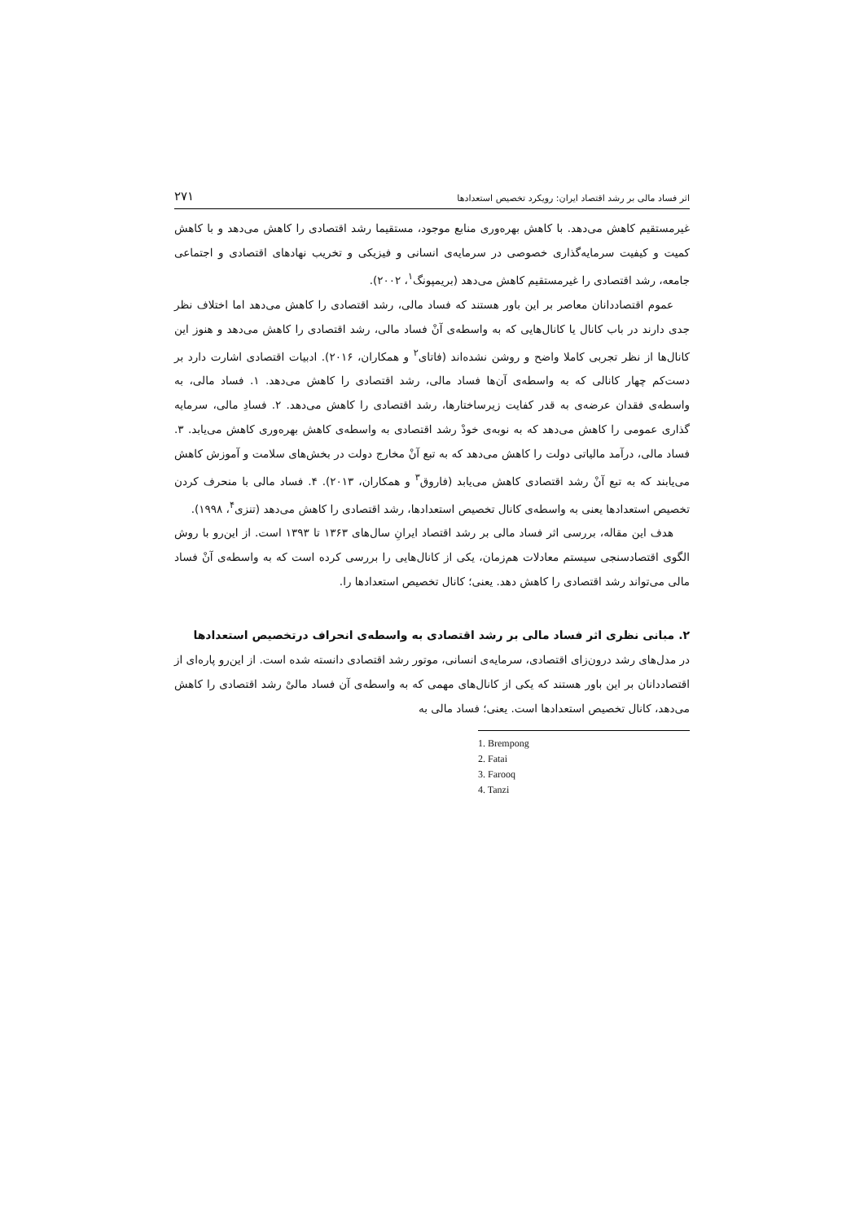اثر فساد مالی بر رشد اقتصاد ایران: رویکرد تخصیص استعدادها ۲۷۱
غیرمستقیم کاهش می‌دهد. با کاهش بهره‌وری منابع موجود، مستقیما رشد اقتصادی را کاهش می‌دهد و با کاهش کمیت و کیفیت سرمایه‌گذاری خصوصی در سرمایه‌ی انسانی و فیزیکی و تخریب نهادهای اقتصادی و اجتماعی جامعه، رشد اقتصادی را غیرمستقیم کاهش می‌دهد (بریمپونگ<sup>۱</sup>، ۲۰۰۲).
عموم اقتصاددانان معاصر بر این باور هستند که فساد مالی، رشد اقتصادی را کاهش می‌دهد اما اختلاف نظر جدی دارند در باب کانال یا کانال‌هایی که به واسطه‌ی آنْ فساد مالی، رشد اقتصادی را کاهش می‌دهد و هنوز این کانال‌ها از نظر تجربی کاملا واضح و روشن نشده‌اند (فاتای<sup>۲</sup> و همکاران، ۲۰۱۶). ادبیات اقتصادی اشارت دارد بر دست‌کم چهار کانالی که به واسطه‌ی آن‌ها فساد مالی، رشد اقتصادی را کاهش می‌دهد. ۱. فساد مالی، به واسطه‌ی فقدان عرضه‌ی به قدر کفایت زیرساختارها، رشد اقتصادی را کاهش می‌دهد. ۲. فسادِ مالی، سرمایه گذاری عمومی را کاهش می‌دهد که به نوبه‌ی خودْ رشد اقتصادی به واسطه‌ی کاهش بهره‌وری کاهش می‌یابد. ۳. فساد مالی، درآمد مالیاتی دولت را کاهش می‌دهد که به تبع آنْ مخارج دولت در بخش‌های سلامت و آموزش کاهش می‌یابند که به تبع آنْ رشد اقتصادی کاهش می‌یابد (فاروق<sup>۳</sup> و همکاران، ۲۰۱۳). ۴. فساد مالی با منحرف کردن تخصیص استعدادها یعنی به واسطه‌ی کانال تخصیص استعدادها، رشد اقتصادی را کاهش می‌دهد (تنزی<sup>۴</sup>، ۱۹۹۸).
هدف این مقاله، بررسی اثر فساد مالی بر رشد اقتصاد ایرانِ سال‌های ۱۳۶۳ تا ۱۳۹۳ است. از این‌رو با روش الگوی اقتصادسنجی سیستم معادلات هم‌زمان، یکی از کانال‌هایی را بررسی کرده است که به واسطه‌ی آنْ فساد مالی می‌تواند رشد اقتصادی را کاهش دهد. یعنی؛ کانال تخصیص استعدادها را.
۲. مبانی نظری اثر فساد مالی بر رشد اقتصادی به واسطه‌ی انحراف درتخصیص استعدادها
در مدل‌های رشد درون‌زای اقتصادی، سرمایه‌ی انسانی، موتور رشد اقتصادی دانسته شده است. از این‌رو پاره‌ای از اقتصاددانان بر این باور هستند که یکی از کانال‌های مهمی که به واسطه‌ی آن فساد مالیْ رشد اقتصادی را کاهش می‌دهد، کانال تخصیص استعدادها است. یعنی؛ فساد مالی به
1. Brempong
2. Fatai
3. Farooq
4. Tanzi